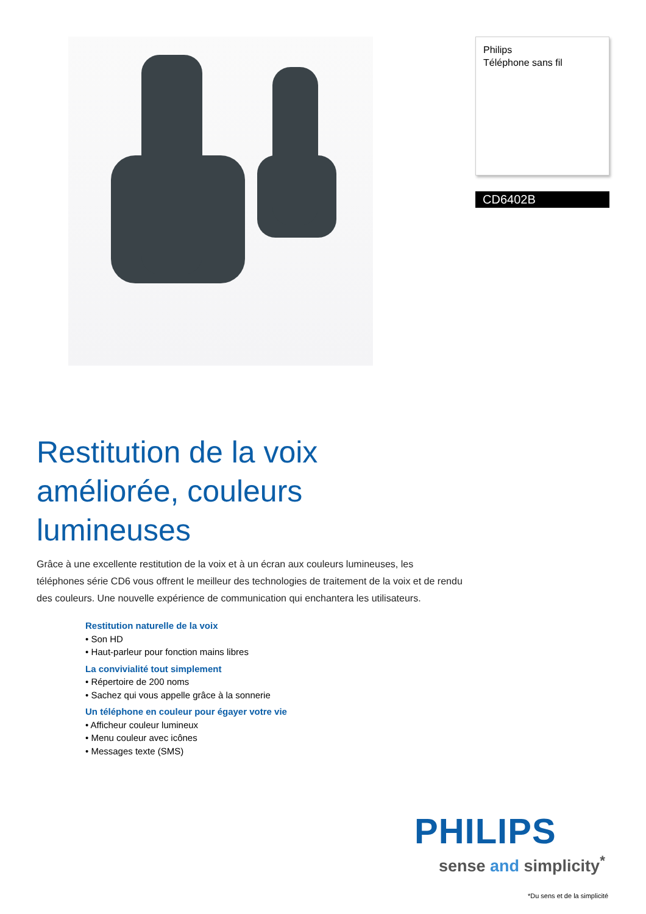Philips
Téléphone sans fil
CD6402B
Restitution de la voix améliorée, couleurs lumineuses
Grâce à une excellente restitution de la voix et à un écran aux couleurs lumineuses, les téléphones série CD6 vous offrent le meilleur des technologies de traitement de la voix et de rendu des couleurs. Une nouvelle expérience de communication qui enchantera les utilisateurs.
Restitution naturelle de la voix
• Son HD
• Haut-parleur pour fonction mains libres
La convivialité tout simplement
• Répertoire de 200 noms
• Sachez qui vous appelle grâce à la sonnerie
Un téléphone en couleur pour égayer votre vie
• Afficheur couleur lumineux
• Menu couleur avec icônes
• Messages texte (SMS)
PHILIPS
sense and simplicity<sup>*</sup>
*Du sens et de la simplicité